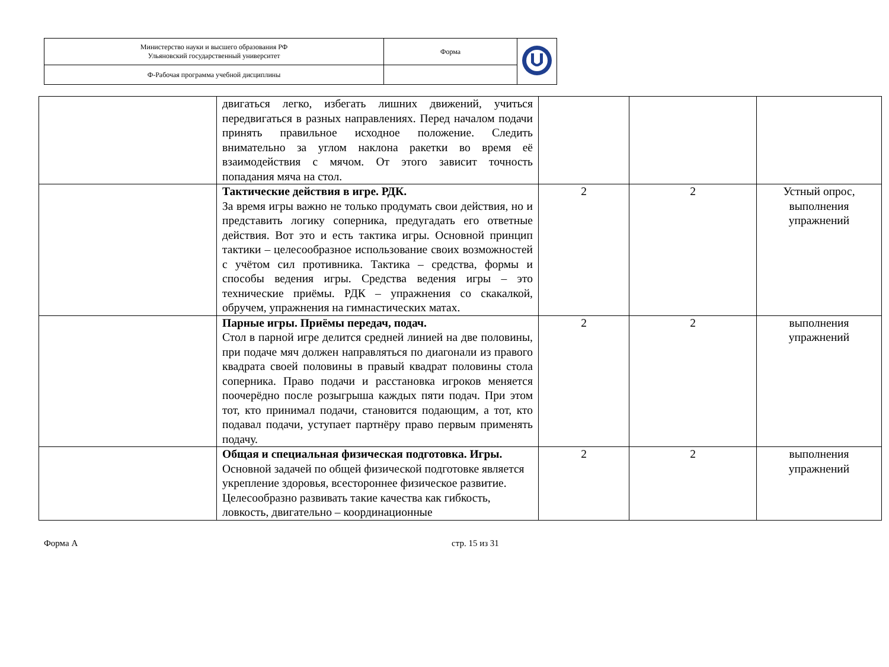| Министерство науки и высшего образования РФ Ульяновский государственный университет | Форма | |
| Ф-Рабочая программа учебной дисциплины | | |
| | двигаться легко, избегать лишних движений, учиться передвигаться в разных направлениях. Перед началом подачи принять правильное исходное положение. Следить внимательно за углом наклона ракетки во время её взаимодействия с мячом. От этого зависит точность попадания мяча на стол. | | | |
| | Тактические действия в игре. РДК. За время игры важно не только продумать свои действия, но и представить логику соперника, предугадать его ответные действия. Вот это и есть тактика игры. Основной принцип тактики – целесообразное использование своих возможностей с учётом сил противника. Тактика – средства, формы и способы ведения игры. Средства ведения игры – это технические приёмы. РДК – упражнения со скакалкой, обручем, упражнения на гимнастических матах. | 2 | 2 | Устный опрос, выполнения упражнений |
| | Парные игры. Приёмы передач, подач. Стол в парной игре делится средней линией на две половины, при подаче мяч должен направляться по диагонали из правого квадрата своей половины в правый квадрат половины стола соперника. Право подачи и расстановка игроков меняется поочерёдно после розыгрыша каждых пяти подач. При этом тот, кто принимал подачи, становится подающим, а тот, кто подавал подачи, уступает партнёру право первым применять подачу. | 2 | 2 | выполнения упражнений |
| | Общая и специальная физическая подготовка. Игры. Основной задачей по общей физической подготовке является укрепление здоровья, всестороннее физическое развитие. Целесообразно развивать такие качества как гибкость, ловкость, двигательно – координационные | 2 | 2 | выполнения упражнений |
Форма А стр. 15 из 31